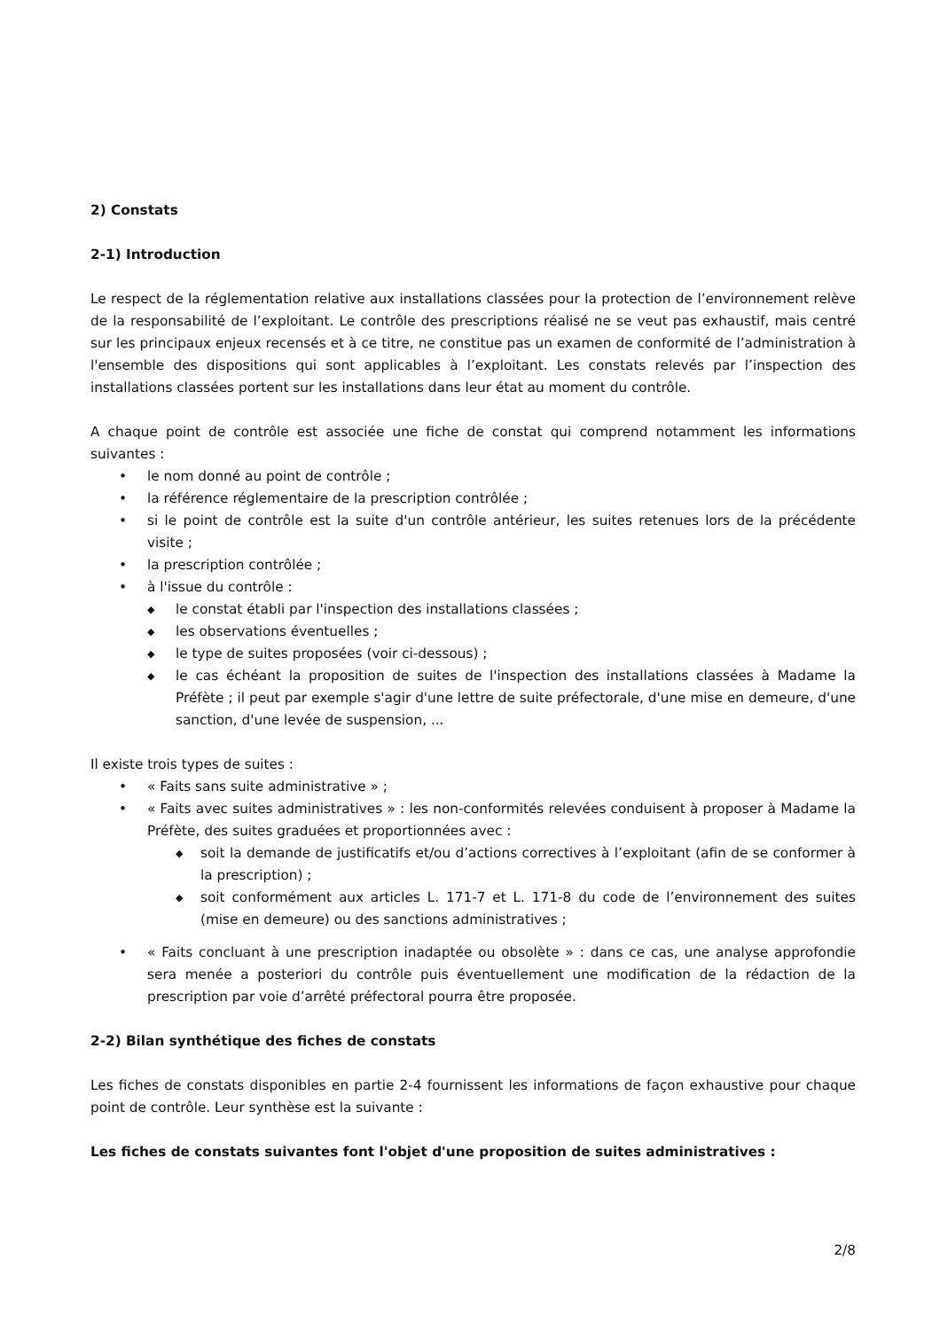2) Constats
2-1) Introduction
Le respect de la réglementation relative aux installations classées pour la protection de l’environnement relève de la responsabilité de l’exploitant. Le contrôle des prescriptions réalisé ne se veut pas exhaustif, mais centré sur les principaux enjeux recensés et à ce titre, ne constitue pas un examen de conformité de l’administration à l'ensemble des dispositions qui sont applicables à l’exploitant. Les constats relevés par l’inspection des installations classées portent sur les installations dans leur état au moment du contrôle.
A chaque point de contrôle est associée une fiche de constat qui comprend notamment les informations suivantes :
• le nom donné au point de contrôle ;
• la référence réglementaire de la prescription contrôlée ;
• si le point de contrôle est la suite d'un contrôle antérieur, les suites retenues lors de la précédente visite ;
• la prescription contrôlée ;
• à l'issue du contrôle :
◆ le constat établi par l'inspection des installations classées ;
◆ les observations éventuelles ;
◆ le type de suites proposées (voir ci-dessous) ;
◆ le cas échéant la proposition de suites de l'inspection des installations classées à Madame la Préfète ; il peut par exemple s'agir d'une lettre de suite préfectorale, d'une mise en demeure, d'une sanction, d'une levée de suspension, ...
Il existe trois types de suites :
• « Faits sans suite administrative » ;
• « Faits avec suites administratives » : les non-conformités relevées conduisent à proposer à Madame la Préfète, des suites graduées et proportionnées avec :
◆ soit la demande de justificatifs et/ou d’actions correctives à l’exploitant (afin de se conformer à la prescription) ;
◆ soit conformément aux articles L. 171-7 et L. 171-8 du code de l’environnement des suites (mise en demeure) ou des sanctions administratives ;
• « Faits concluant à une prescription inadaptée ou obsolète » : dans ce cas, une analyse approfondie sera menée a posteriori du contrôle puis éventuellement une modification de la rédaction de la prescription par voie d’arrêté préfectoral pourra être proposée.
2-2) Bilan synthétique des fiches de constats
Les fiches de constats disponibles en partie 2-4 fournissent les informations de façon exhaustive pour chaque point de contrôle. Leur synthèse est la suivante :
Les fiches de constats suivantes font l'objet d'une proposition de suites administratives :
2/8